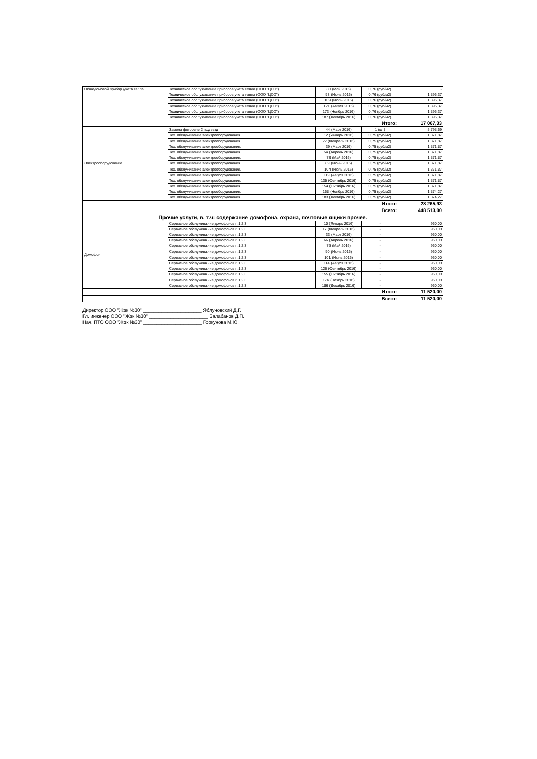| Общедомовой прибор учёта тепла | Техническое обслуживание приборов учета тепла (ООО "ЦСО") | 80 (Май 2016) | 0,76 (руб/м2) | - |
| | Техническое обслуживание приборов учета тепла (ООО "ЦСО") | 93 (Июнь 2016) | 0,76 (руб/м2) | 1 896,37 |
| | Техническое обслуживание приборов учета тепла (ООО "ЦСО") | 109 (Июль 2016) | 0,76 (руб/м2) | 1 896,37 |
| | Техническое обслуживание приборов учета тепла (ООО "ЦСО") | 121 (Август 2016) | 0,76 (руб/м2) | 1 896,37 |
| | Техническое обслуживание приборов учета тепла (ООО "ЦСО") | 173 (Ноябрь 2016) | 0,76 (руб/м2) | 1 896,37 |
| | Техническое обслуживание приборов учета тепла (ООО "ЦСО") | 187 (Декабрь 2016) | 0,76 (руб/м2) | 1 896,37 |
| Итого: | | | | 17 067,33 |
| Электрооборудование | Замена фотореле 2 подъезд | 44 (Март 2016) | 1 (шт) | 5 798,69 |
| | Тех. обслуживание электрооборудования. | 12 (Январь 2016) | 0,75 (руб/м2) | 1 871,87 |
| | Тех. обслуживание электрооборудования. | 22 (Февраль 2016) | 0,75 (руб/м2) | 1 871,87 |
| | Тех. обслуживание электрооборудования. | 39 (Март 2016) | 0,75 (руб/м2) | 1 871,87 |
| | Тех. обслуживание электрооборудования. | 54 (Апрель 2016) | 0,75 (руб/м2) | 1 871,87 |
| | Тех. обслуживание электрооборудования. | 73 (Май 2016) | 0,75 (руб/м2) | 1 871,87 |
| | Тех. обслуживание электрооборудования. | 89 (Июнь 2016) | 0,75 (руб/м2) | 1 871,87 |
| | Тех. обслуживание электрооборудования. | 104 (Июль 2016) | 0,75 (руб/м2) | 1 871,87 |
| | Тех. обслуживание электрооборудования. | 119 (Август 2016) | 0,75 (руб/м2) | 1 871,87 |
| | Тех. обслуживание электрооборудования. | 135 (Сентябрь 2016) | 0,75 (руб/м2) | 1 871,87 |
| | Тех. обслуживание электрооборудования. | 154 (Октябрь 2016) | 0,75 (руб/м2) | 1 871,87 |
| | Тех. обслуживание электрооборудования. | 168 (Ноябрь 2016) | 0,75 (руб/м2) | 1 874,27 |
| | Тех. обслуживание электрооборудования. | 183 (Декабрь 2016) | 0,75 (руб/м2) | 1 874,27 |
| Итого: | | | | 28 265,93 |
| Всего: | | | | 448 513,00 |
| Прочие услуги, в. т.ч: содержание домофона, охрана, почтовые ящики прочее. | | | | |
| Домофон | Сервисное обслуживание домофонов п.1,2,3. | 10 (Январь 2016) | - | 960,00 |
| | Сервисное обслуживание домофонов п.1,2,3. | 17 (Февраль 2016) | - | 960,00 |
| | Сервисное обслуживание домофонов п.1,2,3. | 33 (Март 2016) | - | 960,00 |
| | Сервисное обслуживание домофонов п.1,2,3. | 66 (Апрель 2016) | - | 960,00 |
| | Сервисное обслуживание домофонов п.1,2,3. | 79 (Май 2016) | - | 960,00 |
| | Сервисное обслуживание домофонов п.1,2,3. | 90 (Июнь 2016) | - | 960,00 |
| | Сервисное обслуживание домофонов п.1,2,3. | 101 (Июль 2016) | - | 960,00 |
| | Сервисное обслуживание домофонов п.1,2,3. | 114 (Август 2016) | - | 960,00 |
| | Сервисное обслуживание домофонов п.1,2,3. | 126 (Сентябрь 2016) | - | 960,00 |
| | Сервисное обслуживание домофонов п.1,2,3. | 155 (Октябрь 2016) | - | 960,00 |
| | Сервисное обслуживание домофонов п.1,2,3. | 174 (Ноябрь 2016) | - | 960,00 |
| | Сервисное обслуживание домофонов п.1,2,3. | 186 (Декабрь 2016) | - | 960,00 |
| Итого: | | | | 11 520,00 |
| Всего: | | | | 11 520,00 |
Директор ООО "Жэк №30" ______________________ Яблуновский Д.Г.
Гл. инженер ООО "Жэк №30" ______________________ Балабанов Д.П.
Нач. ПТО ООО "Жэк №30" ______________________ Горкунова М.Ю.